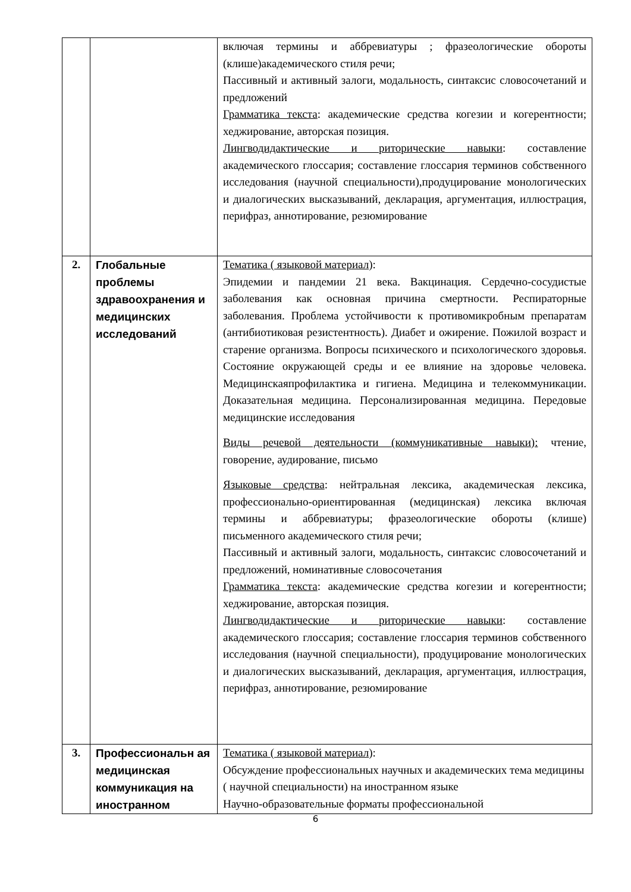| | | включая термины и аббревиатуры ; фразеологические обороты (клише)академического стиля речи; Пассивный и активный залоги, модальность, синтаксис словосочетаний и предложений Грамматика текста : академические средства когезии и когерентности; хеджирование, авторская позиция. Лингводидактические и риторические навыки : составление академического глоссария; составление глоссария терминов собственного исследования (научной специальности),продуцирование монологических и диалогических высказываний, декларация, аргументация, иллюстрация, перифраз, аннотирование, резюмирование |
| 2. | Глобальные проблемы здравоохранения и медицинских исследований | Тематика ( языковой материал ): Эпидемии и пандемии 21 века. Вакцинация. Сердечно-сосудистые заболевания как основная причина смертности. Респираторные заболевания. Проблема устойчивости к противомикробным препаратам (антибиотиковая резистентность). Диабет и ожирение. Пожилой возраст и старение организма. Вопросы психического и психологического здоровья. Состояние окружающей среды и ее влияние на здоровье человека. Медицинскаяпрофилактика и гигиена. Медицина и телекоммуникации. Доказательная медицина. Персонализированная медицина. Передовые медицинские исследования Виды речевой деятельности (коммуникативные навыки): чтение, говорение, аудирование, письмо Языковые средства : нейтральная лексика, академическая лексика, профессионально-ориентированная (медицинская) лексика включая термины и аббревиатуры; фразеологические обороты (клише) письменного академического стиля речи; Пассивный и активный залоги, модальность, синтаксис словосочетаний и предложений, номинативные словосочетания Грамматика текста : академические средства когезии и когерентности; хеджирование, авторская позиция. Лингводидактические и риторические навыки : составление академического глоссария; составление глоссария терминов собственного исследования (научной специальности), продуцирование монологических и диалогических высказываний, декларация, аргументация, иллюстрация, перифраз, аннотирование, резюмирование |
| 3. | Профессиональн ая медицинская коммуникация на иностранном | Тематика ( языковой материал ): Обсуждение профессиональных научных и академических тема медицины ( научной специальности) на иностранном языке Научно-образовательные форматы профессиональной |
6